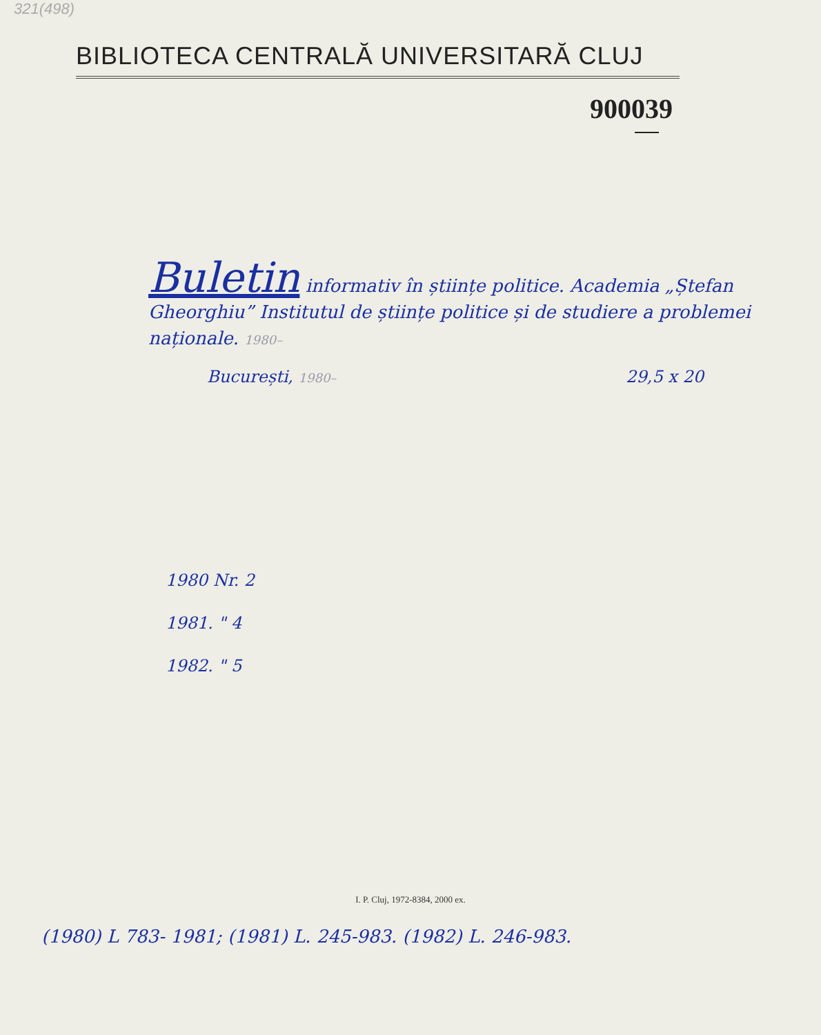321(498)
BIBLIOTECA CENTRALĂ UNIVERSITARĂ CLUJ
900039
Buletin informativ în științe politice. Academia „Ștefan Gheorghiu” Institutul de științe politice și de studiere a problemei naționale. 1980–
București, 1980– 29,5 x 20
1980 Nr. 2
1981. " 4
1982. " 5
I. P. Cluj, 1972-8384, 2000 ex.
(1980) L 783- 1981; (1981) L. 245-983. (1982) L. 246-983.